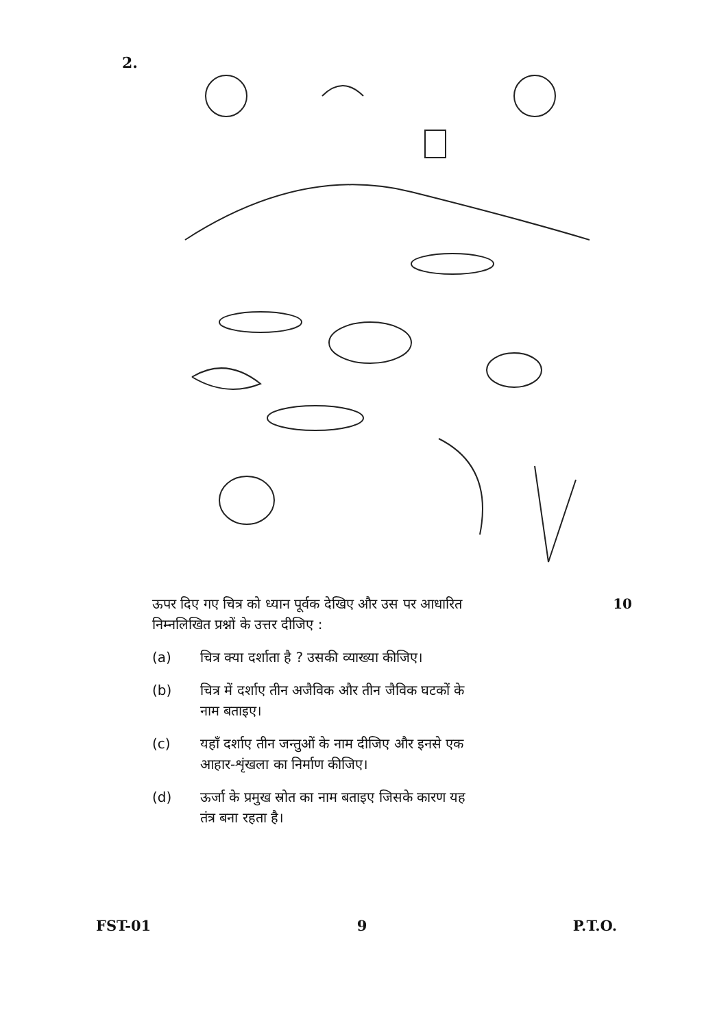2.
ऊपर दिए गए चित्र को ध्यान पूर्वक देखिए और उस पर आधारित 10
निम्नलिखित प्रश्नों के उत्तर दीजिए :
(a) चित्र क्या दर्शाता है ? उसकी व्याख्या कीजिए।
(b) चित्र में दर्शाए तीन अजैविक और तीन जैविक घटकों के
नाम बताइए।
(c) यहाँ दर्शाए तीन जन्तुओं के नाम दीजिए और इनसे एक
आहार-शृंखला का निर्माण कीजिए।
(d) ऊर्जा के प्रमुख स्रोत का नाम बताइए जिसके कारण यह
तंत्र बना रहता है।
FST-01 9 P.T.O.